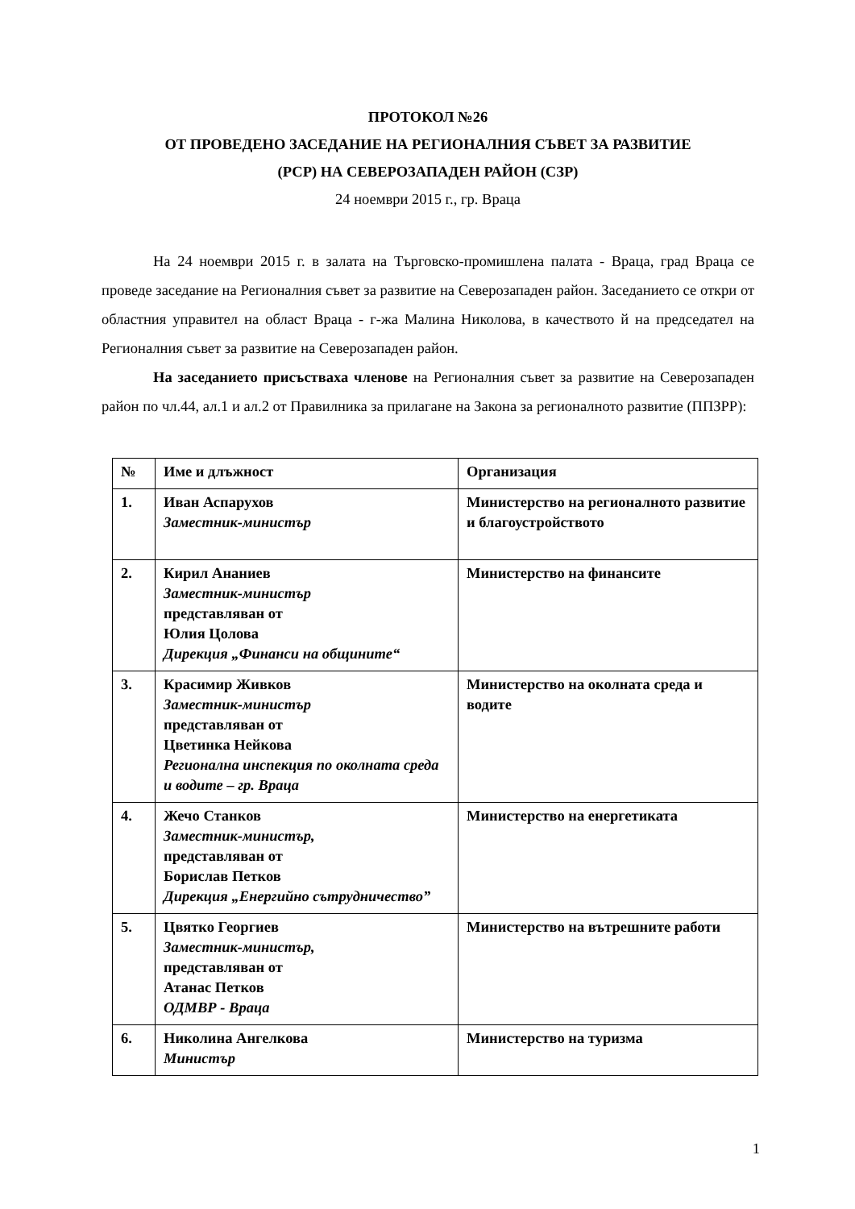ПРОТОКОЛ №26
ОТ ПРОВЕДЕНО ЗАСЕДАНИЕ НА РЕГИОНАЛНИЯ СЪВЕТ ЗА РАЗВИТИЕ
(РСР) НА СЕВЕРОЗАПАДЕН РАЙОН (СЗР)
24 ноември 2015 г., гр. Враца
На 24 ноември 2015 г. в залата на Търговско-промишлена палата - Враца, град Враца се проведе заседание на Регионалния съвет за развитие на Северозападен район. Заседанието се откри от областния управител на област Враца - г-жа Малина Николова, в качеството й на председател на Регионалния съвет за развитие на Северозападен район.
На заседанието присъстваха членове на Регионалния съвет за развитие на Северозападен район по чл.44, ал.1 и ал.2 от Правилника за прилагане на Закона за регионалното развитие (ППЗРР):
| № | Име и длъжност | Организация |
| 1. | Иван Аспарухов Заместник-министър | Министерство на регионалното развитие и благоустройството |
| 2. | Кирил Ананиев Заместник-министър представляван от Юлия Цолова Дирекция „Финанси на общините“ | Министерство на финансите |
| 3. | Красимир Живков Заместник-министър представляван от Цветинка Нейкова Регионална инспекция по околната среда и водите – гр. Враца | Министерство на околната среда и водите |
| 4. | Жечо Станков Заместник-министър, представляван от Борислав Петков Дирекция „Енергийно сътрудничество” | Министерство на енергетиката |
| 5. | Цвятко Георгиев Заместник-министър, представляван от Атанас Петков ОДМВР - Враца | Министерство на вътрешните работи |
| 6. | Николина Ангелкова Министър | Министерство на туризма |
1